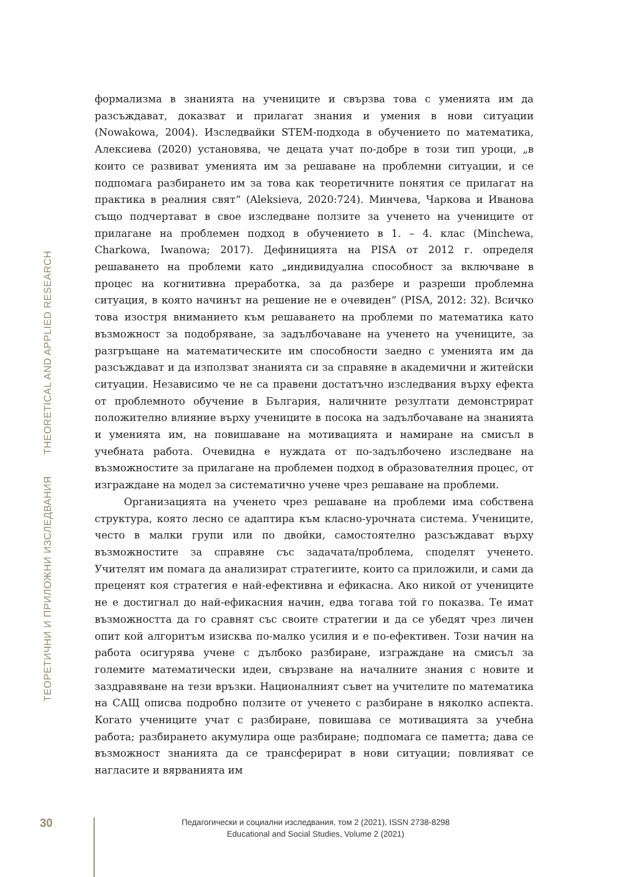ТЕОРЕТИЧНИ И ПРИЛОЖНИ ИЗСЛЕДВАНИЯ THEORETICAL AND APPLIED RESEARCH
формализма в знанията на учениците и свързва това с уменията им да разсъждават, доказват и прилагат знания и умения в нови ситуации (Nowakowa, 2004). Изследвайки STEM-подхода в обучението по математика, Алексиева (2020) установява, че децата учат по-добре в този тип уроци, „в които се развиват уменията им за решаване на проблемни ситуации, и се подпомага разбирането им за това как теоретичните понятия се прилагат на практика в реалния свят“ (Aleksieva, 2020:724). Минчева, Чаркова и Иванова също подчертават в свое изследване ползите за ученето на учениците от прилагане на проблемен подход в обучението в 1. – 4. клас (Minchewa, Charkowa, Iwanowa; 2017). Дефиницията на PISA от 2012 г. определя решаването на проблеми като „индивидуална способност за включване в процес на когнитивна преработка, за да разбере и разреши проблемна ситуация, в която начинът на решение не е очевиден“ (PISA, 2012: 32). Всичко това изостря вниманието към решаването на проблеми по математика като възможност за подобряване, за задълбочаване на ученето на учениците, за разгръщане на математическите им способности заедно с уменията им да разсъждават и да използват знанията си за справяне в академични и житейски ситуации. Независимо че не са правени достатъчно изследвания върху ефекта от проблемното обучение в България, наличните резултати демонстрират положително влияние върху учениците в посока на задълбочаване на знанията и уменията им, на повишаване на мотивацията и намиране на смисъл в учебната работа. Очевидна е нуждата от по-задълбочено изследване на възможностите за прилагане на проблемен подход в образователния процес, от изграждане на модел за систематично учене чрез решаване на проблеми.
Организацията на ученето чрез решаване на проблеми има собствена структура, която лесно се адаптира към класно-урочната система. Учениците, често в малки групи или по двойки, самостоятелно разсъждават върху възможностите за справяне със задачата/проблема, споделят ученето. Учителят им помага да анализират стратегиите, които са приложили, и сами да преценят коя стратегия е най-ефективна и ефикасна. Ако никой от учениците не е достигнал до най-ефикасния начин, едва тогава той го показва. Те имат възможността да го сравнят със своите стратегии и да се убедят чрез личен опит кой алгоритъм изисква по-малко усилия и е по-ефективен. Този начин на работа осигурява учене с дълбоко разбиране, изграждане на смисъл за големите математически идеи, свързване на началните знания с новите и заздравяване на тези връзки. Националният съвет на учителите по математика на САЩ описва подробно ползите от ученето с разбиране в няколко аспекта. Когато учениците учат с разбиране, повишава се мотивацията за учебна работа; разбирането акумулира още разбиране; подпомага се паметта; дава се възможност знанията да се трансферират в нови ситуации; повлияват се нагласите и вярванията им
30
Педагогически и социални изследвания, том 2 (2021), ISSN 2738-8298
Educational and Social Studies, Volume 2 (2021)